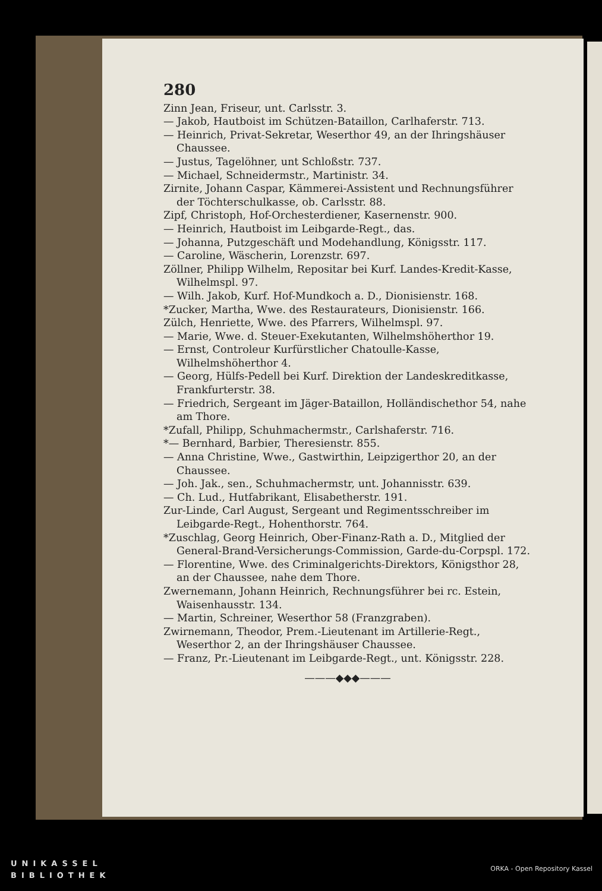280
Zinn Jean, Friseur, unt. Carlsstr. 3.
— Jakob, Hautboist im Schützen-Bataillon, Carlhaferstr. 713.
— Heinrich, Privat-Sekretar, Weserthor 49, an der Ihringshäuser Chaussee.
— Justus, Tagelöhner, unt Schloßstr. 737.
— Michael, Schneidermstr., Martinistr. 34.
Zirnite, Johann Caspar, Kämmerei-Assistent und Rechnungsführer der Töchterschulkasse, ob. Carlsstr. 88.
Zipf, Christoph, Hof-Orchesterdiener, Kasernenstr. 900.
— Heinrich, Hautboist im Leibgarde-Regt., das.
— Johanna, Putzgeschäft und Modehandlung, Königsstr. 117.
— Caroline, Wäscherin, Lorenzstr. 697.
Zöllner, Philipp Wilhelm, Repositar bei Kurf. Landes-Kredit-Kasse, Wilhelmspl. 97.
— Wilh. Jakob, Kurf. Hof-Mundkoch a. D., Dionisienstr. 168.
*Zucker, Martha, Wwe. des Restaurateurs, Dionisienstr. 166.
Zülch, Henriette, Wwe. des Pfarrers, Wilhelmspl. 97.
— Marie, Wwe. d. Steuer-Exekutanten, Wilhelmshöherthor 19.
— Ernst, Controleur Kurfürstlicher Chatoulle-Kasse, Wilhelmshöherthor 4.
— Georg, Hülfs-Pedell bei Kurf. Direktion der Landeskreditkasse, Frankfurterstr. 38.
— Friedrich, Sergeant im Jäger-Bataillon, Holländischethor 54, nahe am Thore.
*Zufall, Philipp, Schuhmachermstr., Carlshaferstr. 716.
*— Bernhard, Barbier, Theresienstr. 855.
— Anna Christine, Wwe., Gastwirthin, Leipzigerthor 20, an der Chaussee.
— Joh. Jak., sen., Schuhmachermstr, unt. Johannisstr. 639.
— Ch. Lud., Hutfabrikant, Elisabetherstr. 191.
Zur-Linde, Carl August, Sergeant und Regimentsschreiber im Leibgarde-Regt., Hohenthorstr. 764.
*Zuschlag, Georg Heinrich, Ober-Finanz-Rath a. D., Mitglied der General-Brand-Versicherungs-Commission, Garde-du-Corpspl. 172.
— Florentine, Wwe. des Criminalgerichts-Direktors, Königsthor 28, an der Chaussee, nahe dem Thore.
Zwernemann, Johann Heinrich, Rechnungsführer bei rc. Estein, Waisenhausstr. 134.
— Martin, Schreiner, Weserthor 58 (Franzgraben).
Zwirnemann, Theodor, Prem.-Lieutenant im Artillerie-Regt., Weserthor 2, an der Ihringshäuser Chaussee.
— Franz, Pr.-Lieutenant im Leibgarde-Regt., unt. Königsstr. 228.
———◆◆◆———
UNIKASSEL
BIBLIOTHEK
ORKA - Open Repository Kassel